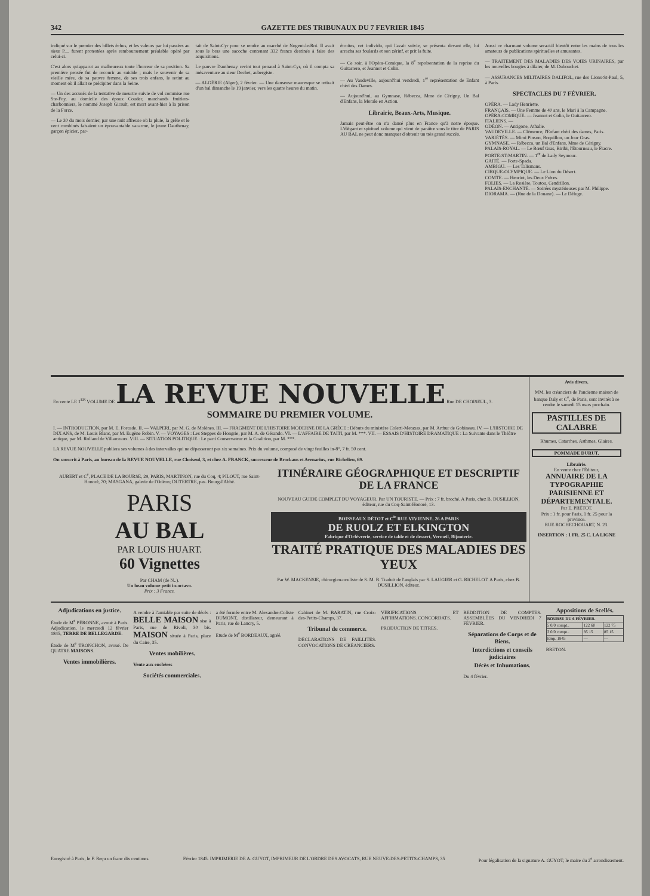342 GAZETTE DES TRIBUNAUX DU 7 FEVRIER 1845
indiqué sur le premier des billets échus, et les valeurs par lui passées au sieur P.... furent protestées après remboursement préalable opéré par celui-ci.
C'est alors qu'apparut au malheureux toute l'horreur de sa position. Sa première pensée fut de recourir au suicide ; mais le souvenir de sa vieille mère, de sa pauvre femme, de ses trois enfans, le retint au moment où il allait se précipiter dans la Seine.
— Un des accusés de la tentative de meurtre suivie de vol commise rue Ste-Foy, au domicile des époux Couder, marchands fruitiers-charbonniers, le nommé Joseph Girault, est mort avant-hier à la prison de la Force.
— Le 30 du mois dernier, par une nuit affreuse où la pluie, la grêle et le vent combinés faisaient un épouvantable vacarme, le jeune Dauthenay, garçon épicier, par-
tait de Saint-Cyr pour se rendre au marché de Nogent-le-Roi. Il avait sous le bras une sacoche contenant 332 francs destinés à faire des acquisitions.
Le pauvre Dauthenay revint tout penaud à Saint-Cyr, où il compta sa mésaventure au sieur Dechet, aubergiste.
— ALGÉRIE (Alger), 2 février. — Une danseuse mauresque se retirait d'un bal dimanche le 19 janvier, vers les quatre heures du matin.
étroites, cet individu, qui l'avait suivie, se présenta devant elle, lui arracha ses foulards et son zérinf, et prit la fuite.
— Ce soir, à l'Opéra-Comique, la 8<sup>e</sup> représentation de la reprise du Guitarrero, et Jeannot et Colin.
— Au Vaudeville, aujourd'hui vendredi, 1<sup>re</sup> représentation de Enfant chéri des Dames.
— Aujourd'hui, au Gymnase, Rébecca, Mme de Cérigny, Un Bal d'Enfans, la Morale en Action.
Librairie, Beaux-Arts, Musique.
Jamais peut-être on n'a dansé plus en France qu'à notre époque. L'élégant et spirituel volume qui vient de paraître sous le titre de PARIS AU BAL ne peut donc manquer d'obtenir un très grand succès.
Aussi ce charmant volume sera-t-il bientôt entre les mains de tous les amateurs de publications spirituelles et amusantes.
— TRAITEMENT DES MALADIES DES VOIES URINAIRES, par les nouvelles bougies à dilater, de M. Dubouchet.
— ASSURANCES MILITAIRES DALIFOL, rue des Lions-St-Paul, 5, à Paris.
SPECTACLES DU 7 FÉVRIER.
OPÉRA. — Lady Henriette.
FRANÇAIS. — Une Femme de 40 ans, le Mari à la Campagne.
OPÉRA-COMIQUE. — Jeannot et Colin, le Guitarrero.
ITALIENS. —
ODÉON. — Antigone, Athalie.
VAUDEVILLE. — Clémence, l'Enfant chéri des dames, Paris.
VARIÉTÉS. — Mimi Pinson, Boquillon, un Jour Gras.
GYMNASE. — Rébecca, un Bal d'Enfans, Mme de Cérigny.
PALAIS-ROYAL. — Le Bœuf Gras, Biribi, l'Étourneau, le Fiacre.
PORTE-ST-MARTIN. — 1<sup>re</sup> de Lady Seymour.
GAITÉ. — Forte-Spada.
AMBIGU. — Les Talismans.
CIRQUE-OLYMPIQUE. — Le Lion du Désert.
COMTE. — Henriot, les Deux Frères.
FOLIES. — La Rosière, Toutou, Cendrillon.
PALAIS-ENCHANTÉ. — Soirées mystérieuses par M. Philippe.
DIORAMA. — (Rue de la Douane). — Le Déluge.
En vente LE 1<sup>ER</sup> VOLUME DE LA REVUE NOUVELLE Rue DE CHOISEUL, 3.
SOMMAIRE DU PREMIER VOLUME.
I. — INTRODUCTION, par M. E. Forcade. II. — VALPERI, par M. G. de Molènes. III. — FRAGMENT DE L'HISTOIRE MODERNE DE LA GRÈCE : Débuts du ministère Coletti-Metaxas, par M. Arthur de Gobineau. IV. — L'HISTOIRE DE DIX ANS, de M. Louis Blanc, par M. Eugène Robin. V. — VOYAGES : Les Steppes de Hongrie, par M. A. de Gérando. VI. — L'AFFAIRE DE TAITI, par M. ***. VII. — ESSAIS D'HISTOIRE DRAMATIQUE : La Suivante dans le Théâtre antique, par M. Rolland de Villarceaux. VIII. — SITUATION POLITIQUE : Le parti Conservateur et la Coalition, par M. ***.
LA REVUE NOUVELLE publiera ses volumes à des intervalles qui ne dépasseront pas six semaines. Prix du volume, composé de vingt feuilles in-8°, 7 fr. 50 cent.
On souscrit à Paris, au bureau de la REVUE NOUVELLE, rue Choiseul, 3, et chez A. FRANCK, successeur de Brockaus et Avenarius, rue Richelieu, 69.
AUBERT et C<sup>e</sup>, PLACE DE LA BOURSE, 29, PARIS, MARTINON, rue du Coq, 4; PILOUT, rue Saint-Honoré, 70; MASGANA, galerie de l'Odéon; DUTERTRE, pas. Bourg-l'Abbé.
PARIS
AU BAL
PAR LOUIS HUART.
60 Vignettes
Par CHAM (de N..).
Un beau volume petit in-octavo.
Prix : 3 Francs.
ITINÉRAIRE GÉOGRAPHIQUE ET DESCRIPTIF DE LA FRANCE
NOUVEAU GUIDE COMPLET DU VOYAGEUR. Par UN TOURISTE. — Prix : 7 fr. broché. A Paris, chez B. DUSILLION, éditeur, rue du Coq-Saint-Honoré, 13.
BOISSEAUX DÉTOT et C<sup>ie</sup> RUE VIVIENNE, 26 A PARIS
DE RUOLZ ET ELKINGTON
Fabrique d'Orfèvrerie, service de table et de dessert, Vermeil, Bijouterie.
TRAITÉ PRATIQUE DES MALADIES DES YEUX
Par W. MACKENSIE, chirurgien-oculiste de S. M. B. Traduit de l'anglais par S. LAUGIER et G. RICHELOT. A Paris, chez B. DUSILLION, éditeur.
Avis divers.
MM. les créanciers de l'ancienne maison de banque Daly et C<sup>e</sup>, de Paris, sont invités à se rendre le samedi 15 mars prochain.
PASTILLES DE CALABRE
Rhumes, Catarrhes, Asthmes, Glaires.
POMMADE DURUT.
Librairie.
En vente chez l'Éditeur,
ANNUAIRE DE LA TYPOGRAPHIE PARISIENNE ET DÉPARTEMENTALE.
Par E. PRÉTOT.
Prix : 1 fr. pour Paris, 1 fr. 25 pour la province.
RUE ROCHECHOUART, N. 23.
INSERTION : 1 FR. 25 C. LA LIGNE
Adjudications en justice.
Étude de M<sup>e</sup> PÉRONNE, avoué à Paris. Adjudication, le mercredi 12 février 1845, TERRE DE BELLEGARDE.
Étude de M<sup>e</sup> TRONCHON, avoué. De QUATRE MAISONS.
Ventes immobilières.
A vendre à l'amiable par suite de décès : BELLE MAISON sise à Paris, rue de Rivoli, 30 bis. MAISON située à Paris, place du Caire, 35.
Ventes mobilières.
Vente aux enchères
Sociétés commerciales.
a été formée entre M. Alexandre-Coliste DUMONT, distillateur, demeurant à Paris, rue de Lancry, 5.
Etude de M<sup>e</sup> BORDEAUX, agréé.
Cabinet de M. BARATIN, rue Croix-des-Petits-Champs, 37.
Tribunal de commerce.
DÉCLARATIONS DE FAILLITES. CONVOCATIONS DE CRÉANCIERS.
VÉRIFICATIONS ET AFFIRMATIONS. CONCORDATS.
PRODUCTION DE TITRES.
REDDITION DE COMPTES. ASSEMBLÉES DU VENDREDI 7 FÉVRIER.
Séparations de Corps et de Biens.
Interdictions et conseils judiciaires
Décès et Inhumations.
Du 4 février.
Appositions de Scellés.
| BOURSE DU 6 FÉVRIER. | | |
| --- | --- | --- |
| 5 0/0 compt.. | 122 60 | 122 75 |
| 3 0/0 compt.. | 85 15 | 85 15 |
| Emp. 1845 | — | — |
BRETON.
Enregistré à Paris, le F. Reçu un franc dix centimes. Février 1845. IMPRIMERIE DE A. GUYOT, IMPRIMEUR DE L'ORDRE DES AVOCATS, RUE NEUVE-DES-PETITS-CHAMPS, 35 Pour légalisation de la signature A. GUYOT, le maire du 2<sup>e</sup> arrondissement.